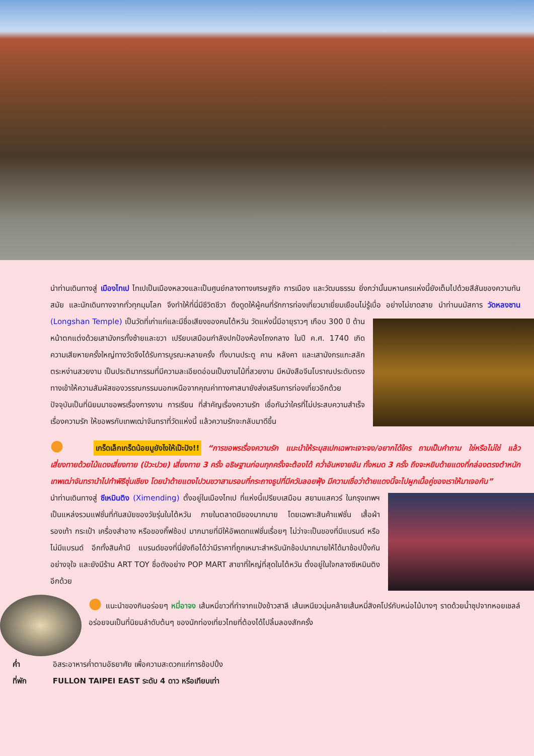นำท่านเดินทางสู่ เมืองไทเป ไทเปเป็นเมืองหลวงและเป็นศูนย์กลางทางเศรษฐกิจ การเมือง และวัฒนธรรม ยิ่งกว่านั้นมหานครแห่งนี้ยังเต็มไปด้วยสีสันของความทันสมัย และนักเดินทางจากทั่วทุกมุมโลก จึงทำให้ที่นี่มีชีวิตชีวา ดึงดูดให้ผู้คนที่รักการท่องเที่ยวมาเยี่ยมเยือนไม่รู้เบื่อ อย่างไม่ขาดสาย นำท่านนมัสการ วัดหลงซาน (Longshan Temple) เป็นวัดที่เก่าแก่และมีชื่อเสียงของคนไต้หวัน วัดแห่งนี้มีอายุราวๆ เกือบ 300 ปี ด้านหน้าตกแต่งด้วยเสามังกรทั้งซ้ายและขวา เปรียบเสมือนกำลังปกป้องห้องโถงกลาง ในปี ค.ศ. 1740 เกิดความเสียหายครั้งใหญ่ทางวัดจึงได้รับการบูรณะหลายครั้ง ทั้งบานประตู คาน หลังคา และเสามังกรแกะสลักตระหง่านสวยงาม เป็นประติมากรรมที่มีความละเอียดอ่อนเป็นงานไม้ที่สวยงาม มีหนังสือจีนโบราณประดับตรงทางเข้าให้ความสัมผัสของวรรณกรรมนอกเหนือจากคุณค่าทางศาสนายังส่งเสริมการท่องเที่ยวอีกด้วย ปัจจุบันเป็นที่นิยมมาขอพรเรื่องการงาน การเรียน ที่สำคัญเรื่องความรัก เชื่อกันว่าใครที่ไม่ประสบความสำเร็จเรื่องความรัก ให้ขอพรกับเทพเฒ่าจันทราที่วัดแห่งนี้ แล้วความรักจะกลับมาดีขึ้น
● เกร็ดเล็กเกร็ดน้อยมูยังไงให้เป๊ะปัง!! “การขอพรเรื่องความรัก แนะนำให้ระบุสเปกเฉพาะเจาะจง/อยากได้ใคร ถามเป็นคำถาม ใช่หรือไม่ใช่ แล้วเสี่ยงทายด้วยไม้แดงเสี่ยงทาย (ปัวะปวย) เสี่ยงทาย 3 ครั้ง อธิษฐานก่อนทุกครั้งจะต้องได้ คว่ำอันหงายอัน ทั้งหมด 3 ครั้ง ถึงจะหยิบด้ายแดงที่กล่องตรงตำหนักเทพเฒ่าจันทรานำไปทำพิธีชุ่นเชียง โดยนำด้ายแดงไปวนขวาสามรอบที่กระถางธูปที่มีควันลอยฟุ้ง มีความเชื่อว่าด้ายแดงนี้จะไปผูกเนื้อคู่ของเราให้มาเจอกัน”
นำท่านเดินทางสู่ ซีเหมินติง (Ximending) ตั้งอยู่ในเมืองไทเป ที่แห่งนี้เปรียบเสมือน สยามแสควร์ ในกรุงเทพฯ เป็นแหล่งรวมแฟชั่นที่ทันสมัยของวัยรุ่นในไต้หวัน ภายในตลาดมีของมากมาย โดยเฉพาะสินค้าแฟชั่น เสื้อผ้า รองเท้า กระเป๋า เครื่องสำอาง หรือของกิ๊ฟช้อป มากมายที่มีให้อัพเดทแฟชั่นเรื่อยๆ ไม่ว่าจะเป็นของที่มีแบรนด์ หรือไม่มีแบรนด์ อีกทั้งสินค้ามี แบรนด์ของที่นี่ยังถือได้ว่ามีราคาที่ถูกเหมาะสำหรับนักช้อปมากมายให้ได้มาช้อปปิ้งกันอย่างจุใจ และยังมีร้าน ART TOY ชื่อดังอย่าง POP MART สาขาที่ใหญ่ที่สุดในไต้หวัน ตั้งอยู่ในใจกลางซีเหมินติงอีกด้วย
● แนะนำของกินอร่อยๆ หมี่อาจง เส้นหมี่ขาวที่ทำจากแป้งข้าวสาลี เส้นเหนียวนุ่มคล้ายเส้นหมี่สิงคโปร์กับหน่อไม้บางๆ ราดด้วยน้ำซุปจากหอยเชลล์ อร่อยจนเป็นที่นิยมลำดับต้นๆ ของนักท่องเที่ยวไทยที่ต้องได้ไปลิ้มลองสักครั้ง
ค่ำ อิสระอาหารค่ำตามอัธยาศัย เพื่อความสะดวกแก่การช้อปปิ้ง
ที่พัก FULLON TAIPEI EAST ระดับ 4 ดาว หรือเทียบเท่า